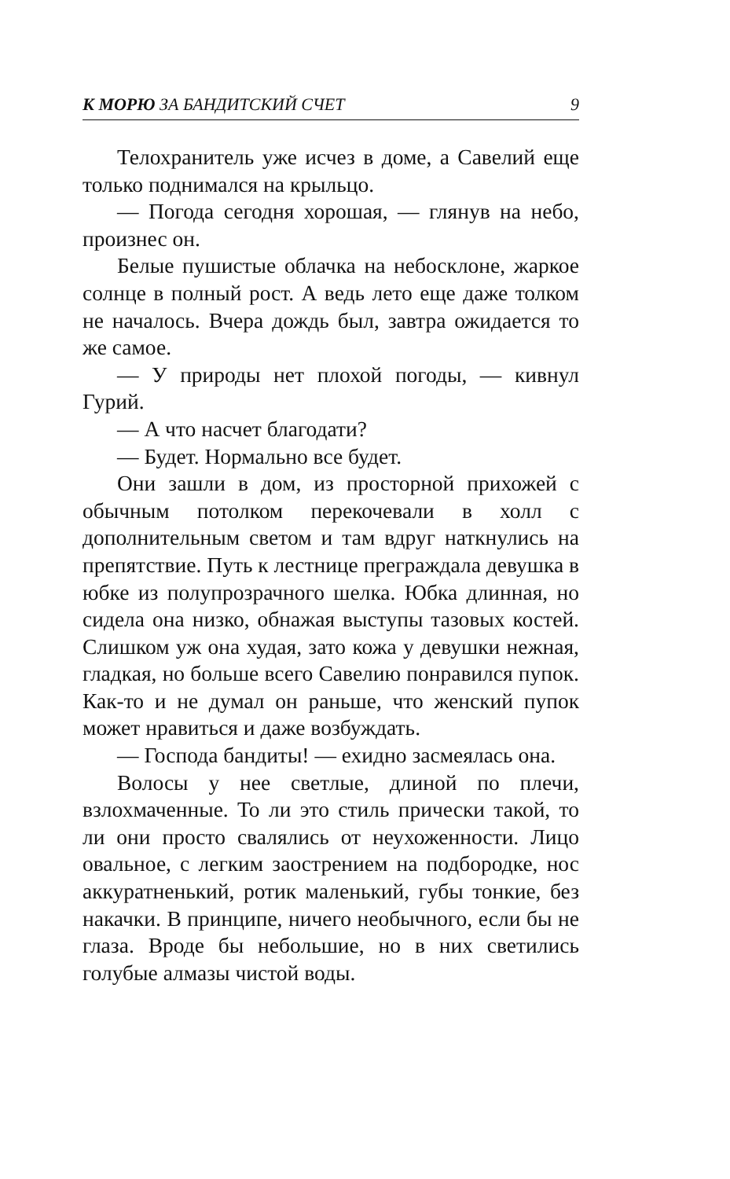К МОРЮ ЗА БАНДИТСКИЙ СЧЕТ 9
Телохранитель уже исчез в доме, а Савелий еще только поднимался на крыльцо.
— Погода сегодня хорошая, — глянув на небо, произнес он.
Белые пушистые облачка на небосклоне, жаркое солнце в полный рост. А ведь лето еще даже толком не началось. Вчера дождь был, завтра ожидается то же самое.
— У природы нет плохой погоды, — кивнул Гурий.
— А что насчет благодати?
— Будет. Нормально все будет.
Они зашли в дом, из просторной прихожей с обычным потолком перекочевали в холл с дополнительным светом и там вдруг наткнулись на препятствие. Путь к лестнице преграждала девушка в юбке из полупрозрачного шелка. Юбка длинная, но сидела она низко, обнажая выступы тазовых костей. Слишком уж она худая, зато кожа у девушки нежная, гладкая, но больше всего Савелию понравился пупок. Как-то и не думал он раньше, что женский пупок может нравиться и даже возбуждать.
— Господа бандиты! — ехидно засмеялась она.
Волосы у нее светлые, длиной по плечи, взлохмаченные. То ли это стиль прически такой, то ли они просто свалялись от неухоженности. Лицо овальное, с легким заострением на подбородке, нос аккуратненький, ротик маленький, губы тонкие, без накачки. В принципе, ничего необычного, если бы не глаза. Вроде бы небольшие, но в них светились голубые алмазы чистой воды.